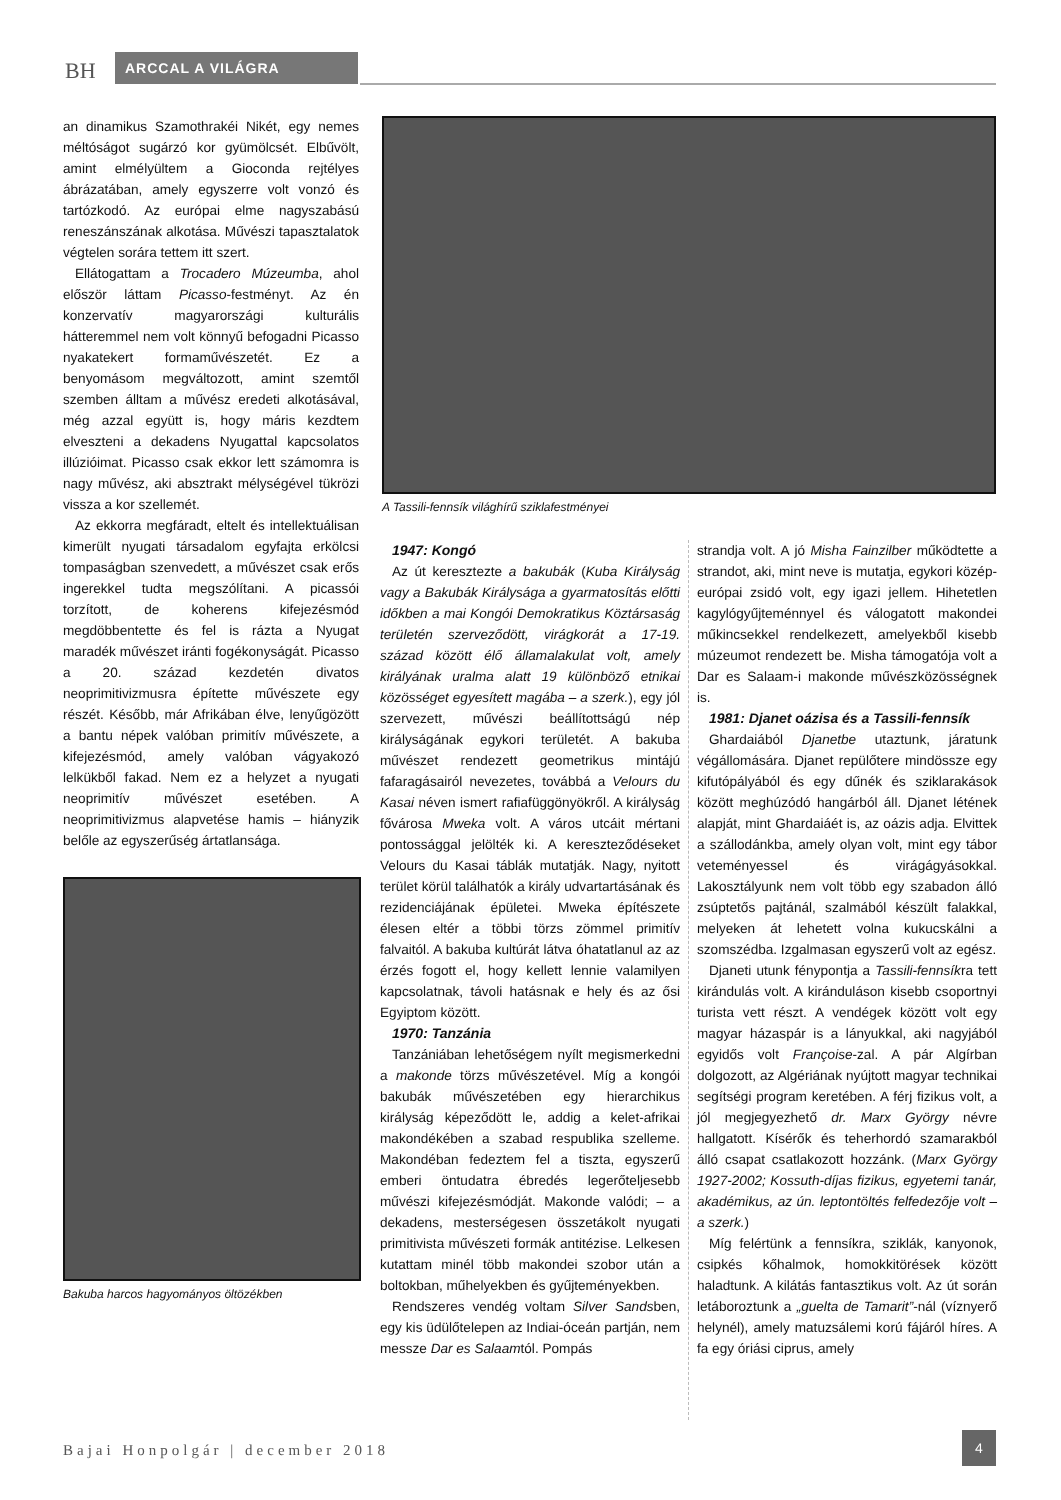BH ARCCAL A VILÁGRA
an dinamikus Szamothrakéi Nikét, egy nemes méltóságot sugárzó kor gyümölcsét. Elbűvölt, amint elmélyültem a Gioconda rejtélyes ábrázatában, amely egyszerre volt vonzó és tartózkodó. Az európai elme nagyszabású reneszánszának alkotása. Művészi tapasztalatok végtelen sorára tettem itt szert.
Ellátogattam a Trocadero Múzeumba, ahol először láttam Picasso-festményt. Az én konzervatív magyarországi kulturális hátteremmel nem volt könnyű befogadni Picasso nyakatekert formaművészetét. Ez a benyomásom megváltozott, amint szemtől szemben álltam a művész eredeti alkotásával, még azzal együtt is, hogy máris kezdtem elveszteni a dekadens Nyugattal kapcsolatos illúzióimat. Picasso csak ekkor lett számomra is nagy művész, aki absztrakt mélységével tükrözi vissza a kor szellemét.
Az ekkorra megfáradt, eltelt és intellektuálisan kimerült nyugati társadalom egyfajta erkölcsi tompaságban szenvedett, a művészet csak erős ingerekkel tudta megszólítani. A picassói torzított, de koherens kifejezésmód megdöbbentette és fel is rázta a Nyugat maradék művészet iránti fogékonyságát. Picasso a 20. század kezdetén divatos neoprimitivizmusra építette művészete egy részét. Később, már Afrikában élve, lenyűgözött a bantu népek valóban primitív művészete, a kifejezésmód, amely valóban vágyakozó lelkükből fakad. Nem ez a helyzet a nyugati neoprimitív művészet esetében. A neoprimitivizmus alapvetése hamis – hiányzik belőle az egyszerűség ártatlansága.
Bakuba harcos hagyományos öltözékben
A Tassili-fennsík világhírű sziklafestményei
1947: Kongó
Az út keresztezte a bakubák (Kuba Királyság vagy a Bakubák Királysága a gyarmatosítás előtti időkben a mai Kongói Demokratikus Köztársaság területén szerveződött, virágkorát a 17-19. század között élő államalakulat volt, amely királyának uralma alatt 19 különböző etnikai közösséget egyesített magába – a szerk.), egy jól szervezett, művészi beállítottságú nép királyságának egykori területét. A bakuba művészet rendezett geometrikus mintájú fafaragásairól nevezetes, továbbá a Velours du Kasai néven ismert rafiafüggönyökről. A királyság fővárosa Mweka volt. A város utcáit mértani pontossággal jelölték ki. A kereszteződéseket Velours du Kasai táblák mutatják. Nagy, nyitott terület körül találhatók a király udvartartásának és rezidenciájának épületei. Mweka építészete élesen eltér a többi törzs zömmel primitív falvaitól. A bakuba kultúrát látva óhatatlanul az az érzés fogott el, hogy kellett lennie valamilyen kapcsolatnak, távoli hatásnak e hely és az ősi Egyiptom között.
1970: Tanzánia
Tanzániában lehetőségem nyílt megismerkedni a makonde törzs művészetével. Míg a kongói bakubák művészetében egy hierarchikus királyság képeződött le, addig a kelet-afrikai makondékében a szabad respublika szelleme. Makondéban fedeztem fel a tiszta, egyszerű emberi öntudatra ébredés legerőteljesebb művészi kifejezésmódját. Makonde valódi; – a dekadens, mesterségesen összetákolt nyugati primitivista művészeti formák antitézise. Lelkesen kutattam minél több makondei szobor után a boltokban, műhelyekben és gyűjteményekben.
Rendszeres vendég voltam Silver Sandsben, egy kis üdülőtelepen az Indiai-óceán partján, nem messze Dar es Salaamtól. Pompás
strandja volt. A jó Misha Fainzilber működtette a strandot, aki, mint neve is mutatja, egykori közép-európai zsidó volt, egy igazi jellem. Hihetetlen kagylógyűjteménnyel és válogatott makondei műkincsekkel rendelkezett, amelyekből kisebb múzeumot rendezett be. Misha támogatója volt a Dar es Salaam-i makonde művészközösségnek is.
1981: Djanet oázisa és a Tassili-fennsík
Ghardaiából Djanetbe utaztunk, járatunk végállomására. Djanet repülőtere mindössze egy kifutópályából és egy dűnék és sziklarakások között meghúzódó hangárból áll. Djanet létének alapját, mint Ghardaiáét is, az oázis adja. Elvittek a szállodánkba, amely olyan volt, mint egy tábor veteményessel és virágágyásokkal. Lakosztályunk nem volt több egy szabadon álló zsúptetős pajtánál, szalmából készült falakkal, melyeken át lehetett volna kukucskálni a szomszédba. Izgalmasan egyszerű volt az egész.
Djaneti utunk fénypontja a Tassili-fennsíkra tett kirándulás volt. A kiránduláson kisebb csoportnyi turista vett részt. A vendégek között volt egy magyar házaspár is a lányukkal, aki nagyjából egyidős volt Françoise-zal. A pár Algírban dolgozott, az Algériának nyújtott magyar technikai segítségi program keretében. A férj fizikus volt, a jól megjegyezhető dr. Marx György névre hallgatott. Kísérők és teherhordó szamarakból álló csapat csatlakozott hozzánk. (Marx György 1927-2002; Kossuth-díjas fizikus, egyetemi tanár, akadémikus, az ún. leptontöltés felfedezője volt – a szerk.)
Míg felértünk a fennsíkra, sziklák, kanyonok, csipkés kőhalmok, homokkitörések között haladtunk. A kilátás fantasztikus volt. Az út során letáboroztunk a „guelta de Tamarit”-nál (víznyerő helynél), amely matuzsálemi korú fájáról híres. A fa egy óriási ciprus, amely
Bajai Honpolgár | december 2018
4